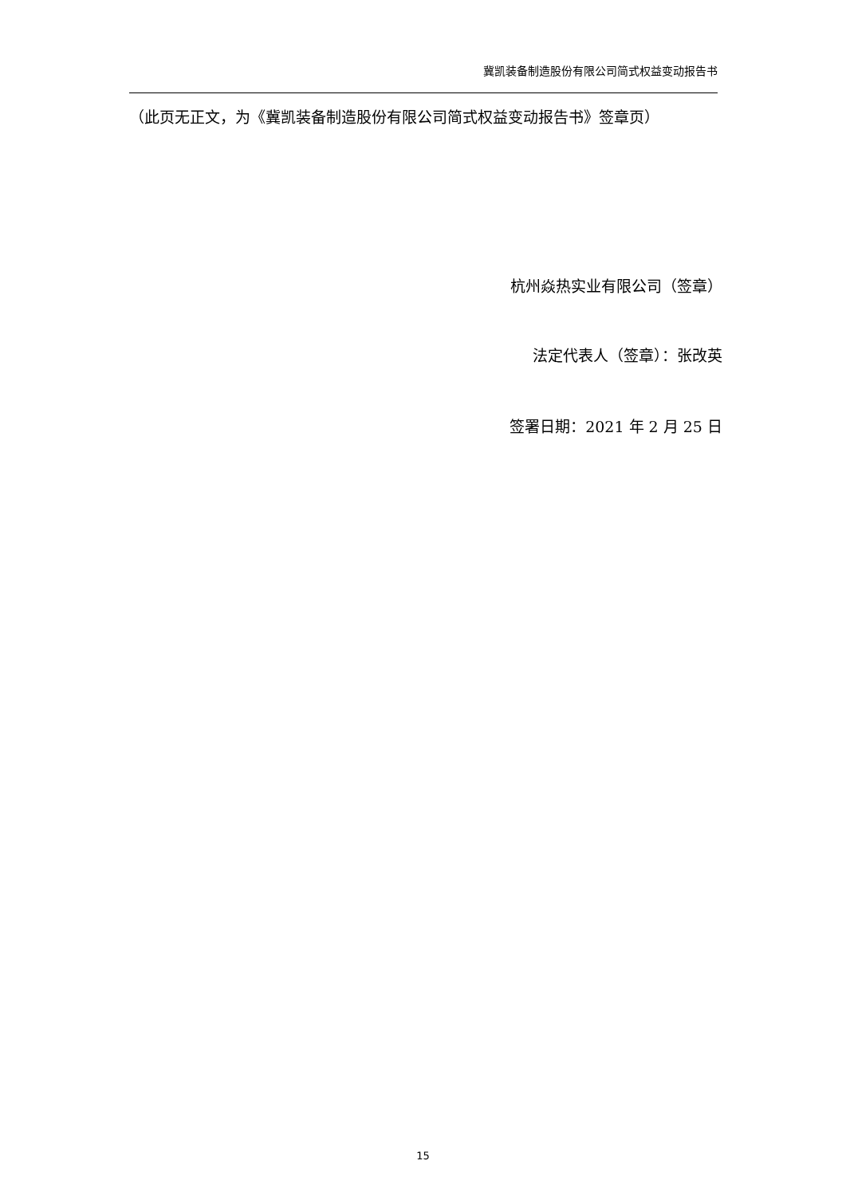冀凯装备制造股份有限公司简式权益变动报告书
（此页无正文，为《冀凯装备制造股份有限公司简式权益变动报告书》签章页）
杭州焱热实业有限公司（签章）
法定代表人（签章）：张改英
签署日期：2021 年 2 月 25 日
15